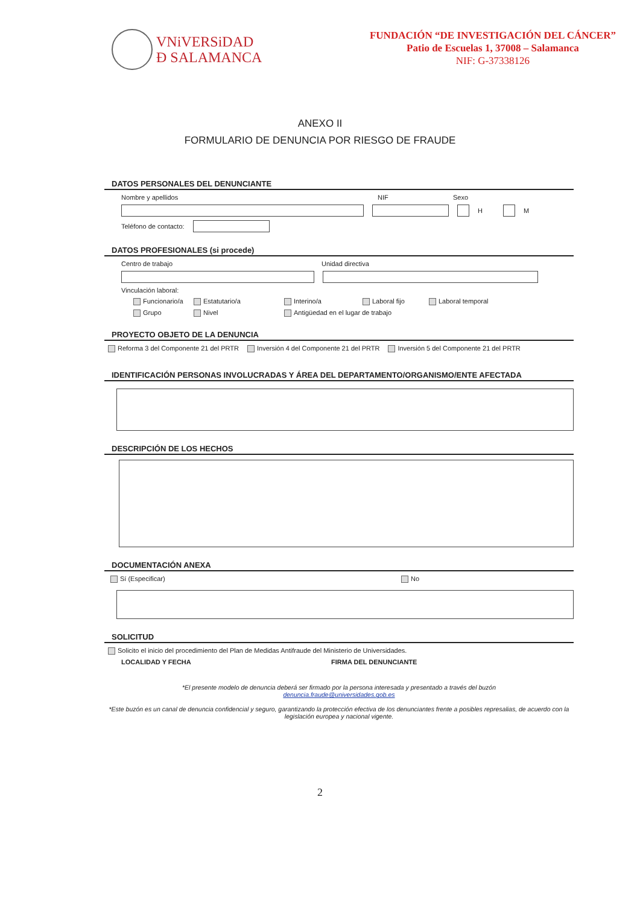VNiVERSiDAD
Ð SALAMANCA
FUNDACIÓN “DE INVESTIGACIÓN DEL CÁNCER”
Patio de Escuelas 1, 37008 – Salamanca
NIF: G-37338126
ANEXO II
FORMULARIO DE DENUNCIA POR RIESGO DE FRAUDE
DATOS PERSONALES DEL DENUNCIANTE
Nombre y apellidos NIF Sexo
H M
Teléfono de contacto:
DATOS PROFESIONALES (si procede)
Centro de trabajo Unidad directiva
Vinculación laboral:
Funcionario/a Estatutario/a Interino/a Laboral fijo Laboral temporal
Grupo Nivel Antigüedad en el lugar de trabajo
PROYECTO OBJETO DE LA DENUNCIA
Reforma 3 del Componente 21 del PRTR Inversión 4 del Componente 21 del PRTR Inversión 5 del Componente 21 del PRTR
IDENTIFICACIÓN PERSONAS INVOLUCRADAS Y ÁREA DEL DEPARTAMENTO/ORGANISMO/ENTE AFECTADA
DESCRIPCIÓN DE LOS HECHOS
DOCUMENTACIÓN ANEXA
Sí (Especificar) No
SOLICITUD
Solicito el inicio del procedimiento del Plan de Medidas Antifraude del Ministerio de Universidades.
LOCALIDAD Y FECHA FIRMA DEL DENUNCIANTE
*El presente modelo de denuncia deberá ser firmado por la persona interesada y presentado a través del buzón
denuncia.fraude@universidades.gob.es
*Este buzón es un canal de denuncia confidencial y seguro, garantizando la protección efectiva de los denunciantes frente a posibles represalias, de acuerdo con la legislación europea y nacional vigente.
2